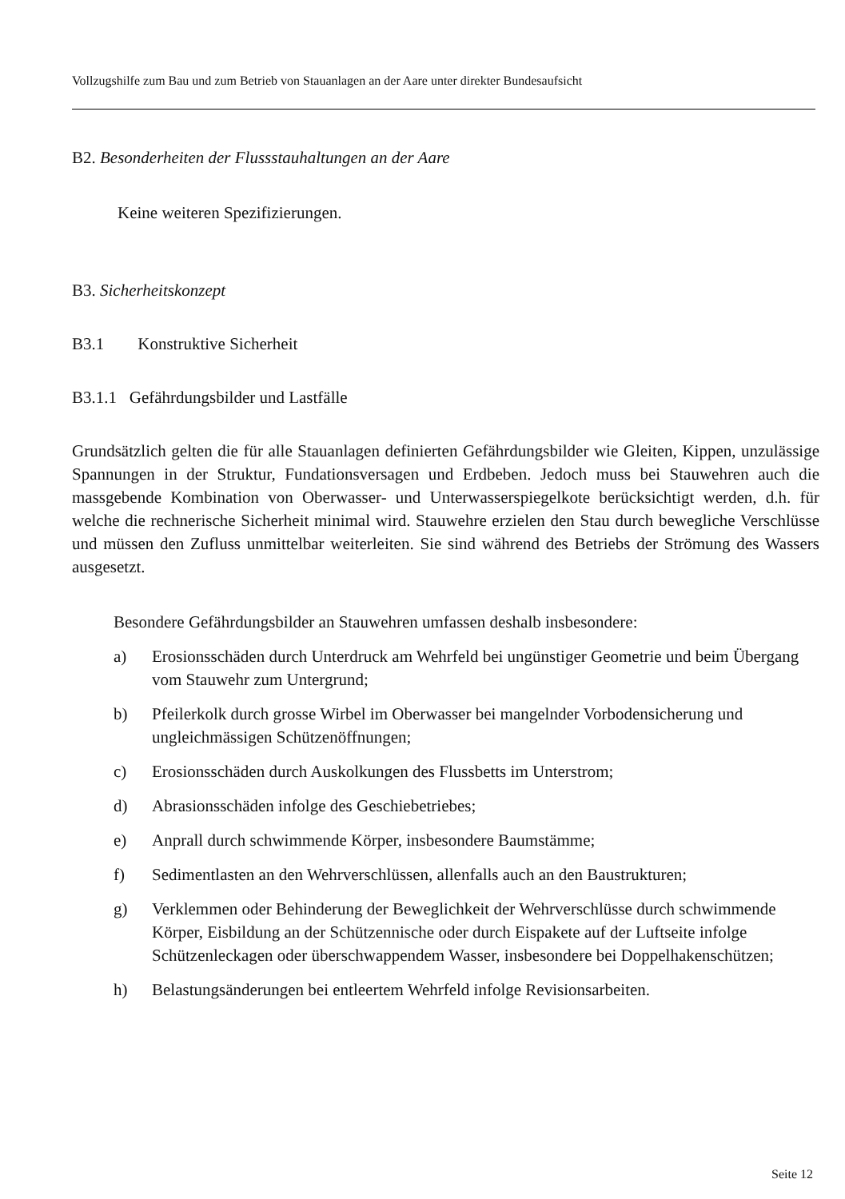Vollzugshilfe zum Bau und zum Betrieb von Stauanlagen an der Aare unter direkter Bundesaufsicht
B2. Besonderheiten der Flussstauhaltungen an der Aare
Keine weiteren Spezifizierungen.
B3. Sicherheitskonzept
B3.1 Konstruktive Sicherheit
B3.1.1 Gefährdungsbilder und Lastfälle
Grundsätzlich gelten die für alle Stauanlagen definierten Gefährdungsbilder wie Gleiten, Kippen, unzulässige Spannungen in der Struktur, Fundationsversagen und Erdbeben. Jedoch muss bei Stauwehren auch die massgebende Kombination von Oberwasser- und Unterwasserspiegelkote berücksichtigt werden, d.h. für welche die rechnerische Sicherheit minimal wird. Stauwehre erzielen den Stau durch bewegliche Verschlüsse und müssen den Zufluss unmittelbar weiterleiten. Sie sind während des Betriebs der Strömung des Wassers ausgesetzt.
Besondere Gefährdungsbilder an Stauwehren umfassen deshalb insbesondere:
a) Erosionsschäden durch Unterdruck am Wehrfeld bei ungünstiger Geometrie und beim Übergang vom Stauwehr zum Untergrund;
b) Pfeilerkolk durch grosse Wirbel im Oberwasser bei mangelnder Vorbodensicherung und ungleichmässigen Schützenöffnungen;
c) Erosionsschäden durch Auskolkungen des Flussbetts im Unterstrom;
d) Abrasionsschäden infolge des Geschiebetriebes;
e) Anprall durch schwimmende Körper, insbesondere Baumstämme;
f) Sedimentlasten an den Wehrverschlüssen, allenfalls auch an den Baustrukturen;
g) Verklemmen oder Behinderung der Beweglichkeit der Wehrverschlüsse durch schwimmende Körper, Eisbildung an der Schützennische oder durch Eispakete auf der Luftseite infolge Schützenleckagen oder überschwappendem Wasser, insbesondere bei Doppelhakenschützen;
h) Belastungsänderungen bei entleertem Wehrfeld infolge Revisionsarbeiten.
Seite 12